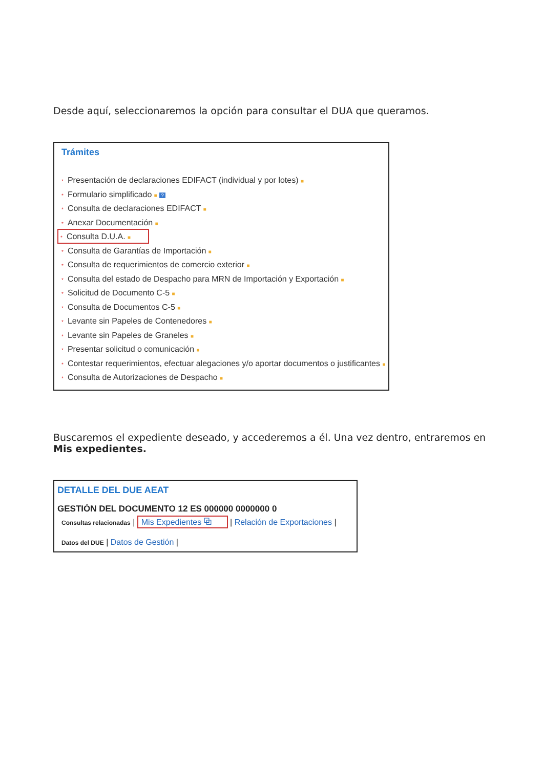Desde aquí, seleccionaremos la opción para consultar el DUA que queramos.
Trámites
* Presentación de declaraciones EDIFACT (individual y por lotes) ■
* Formulario simplificado ■ ?
* Consulta de declaraciones EDIFACT ■
* Anexar Documentación ■
* Consulta D.U.A. ■
* Consulta de Garantías de Importación ■
* Consulta de requerimientos de comercio exterior ■
* Consulta del estado de Despacho para MRN de Importación y Exportación ■
* Solicitud de Documento C-5 ■
* Consulta de Documentos C-5 ■
* Levante sin Papeles de Contenedores ■
* Levante sin Papeles de Graneles ■
* Presentar solicitud o comunicación ■
* Contestar requerimientos, efectuar alegaciones y/o aportar documentos o justificantes ■
* Consulta de Autorizaciones de Despacho ■
Buscaremos el expediente deseado, y accederemos a él. Una vez dentro, entraremos en Mis expedientes.
DETALLE DEL DUE AEAT
GESTIÓN DEL DOCUMENTO 12 ES 000000 0000000 0
Consultas relacionadas | Mis Expedientes ⧉ | Relación de Exportaciones |
Datos del DUE | Datos de Gestión |